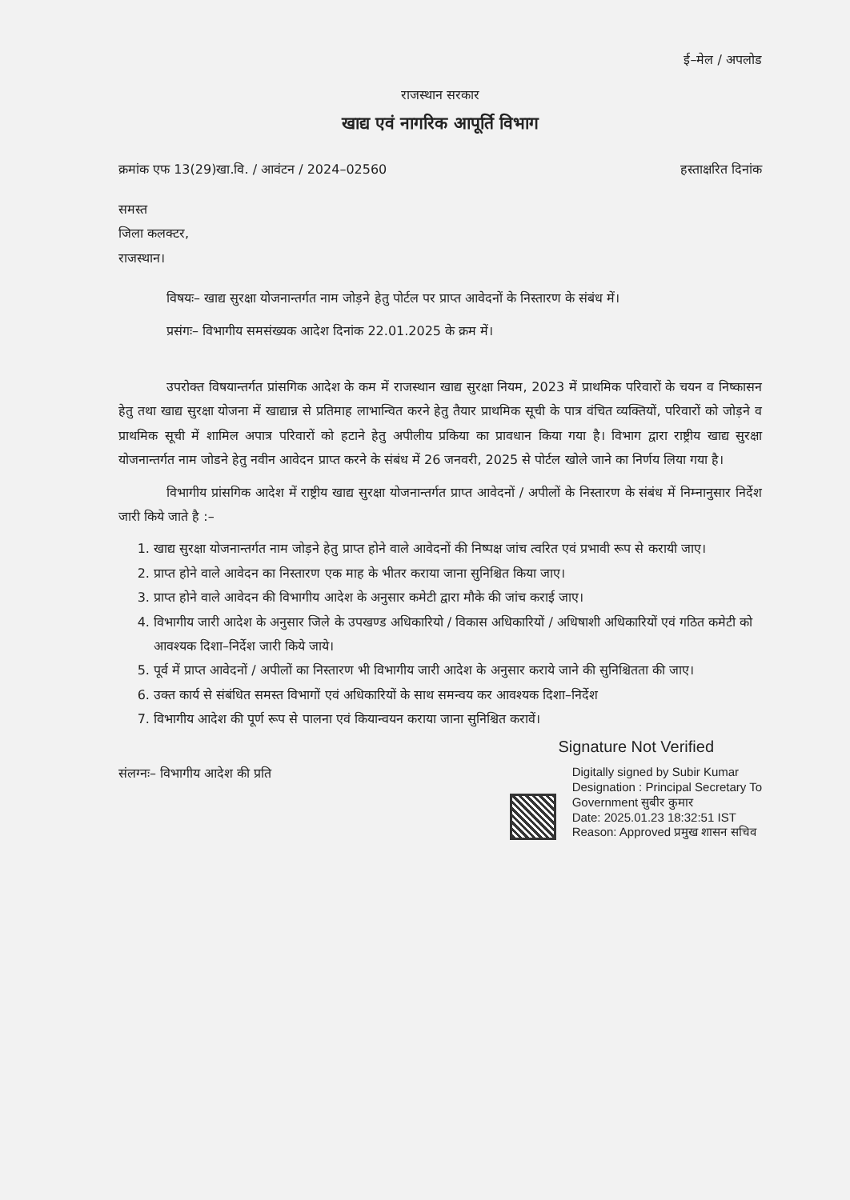ई–मेल / अपलोड
राजस्थान सरकार
खाद्य एवं नागरिक आपूर्ति विभाग
क्रमांक एफ 13(29)खा.वि. / आवंटन / 2024–02560 हस्ताक्षरित दिनांक
समस्त
जिला कलक्टर,
राजस्थान।
विषयः– खाद्य सुरक्षा योजनान्तर्गत नाम जोड़ने हेतु पोर्टल पर प्राप्त आवेदनों के निस्तारण के संबंध में।
प्रसंगः– विभागीय समसंख्यक आदेश दिनांक 22.01.2025 के क्रम में।
उपरोक्त विषयान्तर्गत प्रांसगिक आदेश के कम में राजस्थान खाद्य सुरक्षा नियम, 2023 में प्राथमिक परिवारों के चयन व निष्कासन हेतु तथा खाद्य सुरक्षा योजना में खाद्यान्न से प्रतिमाह लाभान्वित करने हेतु तैयार प्राथमिक सूची के पात्र वंचित व्यक्तियों, परिवारों को जोड़ने व प्राथमिक सूची में शामिल अपात्र परिवारों को हटाने हेतु अपीलीय प्रकिया का प्रावधान किया गया है। विभाग द्वारा राष्ट्रीय खाद्य सुरक्षा योजनान्तर्गत नाम जोडने हेतु नवीन आवेदन प्राप्त करने के संबंध में 26 जनवरी, 2025 से पोर्टल खोले जाने का निर्णय लिया गया है।
विभागीय प्रांसगिक आदेश में राष्ट्रीय खाद्य सुरक्षा योजनान्तर्गत प्राप्त आवेदनों / अपीलों के निस्तारण के संबंध में निम्नानुसार निर्देश जारी किये जाते है :–
1. खाद्य सुरक्षा योजनान्तर्गत नाम जोड़ने हेतु प्राप्त होने वाले आवेदनों की निष्पक्ष जांच त्वरित एवं प्रभावी रूप से करायी जाए।
2. प्राप्त होने वाले आवेदन का निस्तारण एक माह के भीतर कराया जाना सुनिश्चित किया जाए।
3. प्राप्त होने वाले आवेदन की विभागीय आदेश के अनुसार कमेटी द्वारा मौके की जांच कराई जाए।
4. विभागीय जारी आदेश के अनुसार जिले के उपखण्ड अधिकारियो / विकास अधिकारियों / अधिषाशी अधिकारियों एवं गठित कमेटी को आवश्यक दिशा–निर्देश जारी किये जाये।
5. पूर्व में प्राप्त आवेदनों / अपीलों का निस्तारण भी विभागीय जारी आदेश के अनुसार कराये जाने की सुनिश्चितता की जाए।
6. उक्त कार्य से संबंधित समस्त विभागों एवं अधिकारियों के साथ समन्वय कर आवश्यक दिशा–निर्देश
7. विभागीय आदेश की पूर्ण रूप से पालना एवं कियान्वयन कराया जाना सुनिश्चित करावें।
Signature Not Verified
संलग्नः– विभागीय आदेश की प्रति
Digitally signed by Subir Kumar
Designation : Principal Secretary To
Government सुबीर कुमार
Date: 2025.01.23 18:32:51 IST
Reason: Approved प्रमुख शासन सचिव